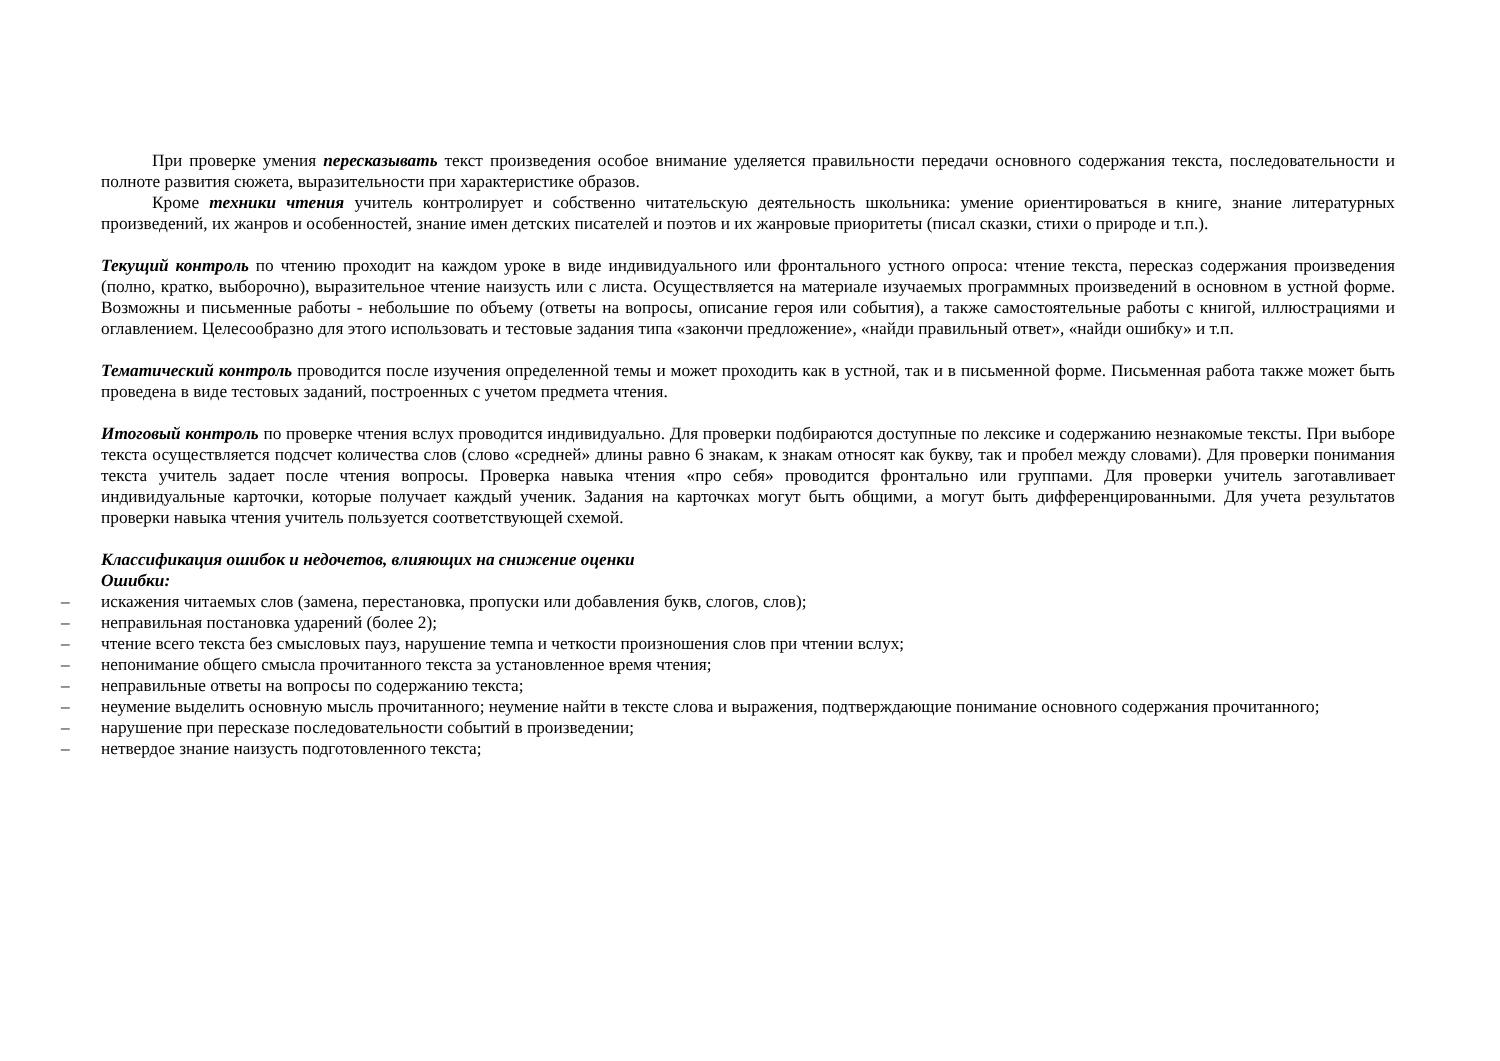При проверке умения пересказывать текст произведения особое внимание уделяется правильности передачи основного содержания текста, последовательности и полноте развития сюжета, выразительности при характеристике образов.
Кроме техники чтения учитель контролирует и собственно читательскую деятельность школьника: умение ориентироваться в книге, знание литературных произведений, их жанров и особенностей, знание имен детских писателей и поэтов и их жанровые приоритеты (писал сказки, стихи о природе и т.п.).
Текущий контроль по чтению проходит на каждом уроке в виде индивидуального или фронтального устного опроса: чтение текста, пересказ содержания произведения (полно, кратко, выборочно), выразительное чтение наизусть или с листа. Осуществляется на материале изучаемых программных произведений в основном в устной форме. Возможны и письменные работы - небольшие по объему (ответы на вопросы, описание героя или события), а также самостоятельные работы с книгой, иллюстрациями и оглавлением. Целесообразно для этого использовать и тестовые задания типа «закончи предложение», «найди правильный ответ», «найди ошибку» и т.п.
Тематический контроль проводится после изучения определенной темы и может проходить как в устной, так и в письменной форме. Письменная работа также может быть проведена в виде тестовых заданий, построенных с учетом предмета чтения.
Итоговый контроль по проверке чтения вслух проводится индивидуально. Для проверки подбираются доступные по лексике и содержанию незнакомые тексты. При выборе текста осуществляется подсчет количества слов (слово «средней» длины равно 6 знакам, к знакам относят как букву, так и пробел между словами). Для проверки понимания текста учитель задает после чтения вопросы. Проверка навыка чтения «про себя» проводится фронтально или группами. Для проверки учитель заготавливает индивидуальные карточки, которые получает каждый ученик. Задания на карточках могут быть общими, а могут быть дифференцированными. Для учета результатов проверки навыка чтения учитель пользуется соответствующей схемой.
Классификация ошибок и недочетов, влияющих на снижение оценки
Ошибки:
– искажения читаемых слов (замена, перестановка, пропуски или добавления букв, слогов, слов);
– неправильная постановка ударений (более 2);
– чтение всего текста без смысловых пауз, нарушение темпа и четкости произношения слов при чтении вслух;
– непонимание общего смысла прочитанного текста за установленное время чтения;
– неправильные ответы на вопросы по содержанию текста;
– неумение выделить основную мысль прочитанного; неумение найти в тексте слова и выражения, подтверждающие понимание основного содержания прочитанного;
– нарушение при пересказе последовательности событий в произведении;
– нетвердое знание наизусть подготовленного текста;